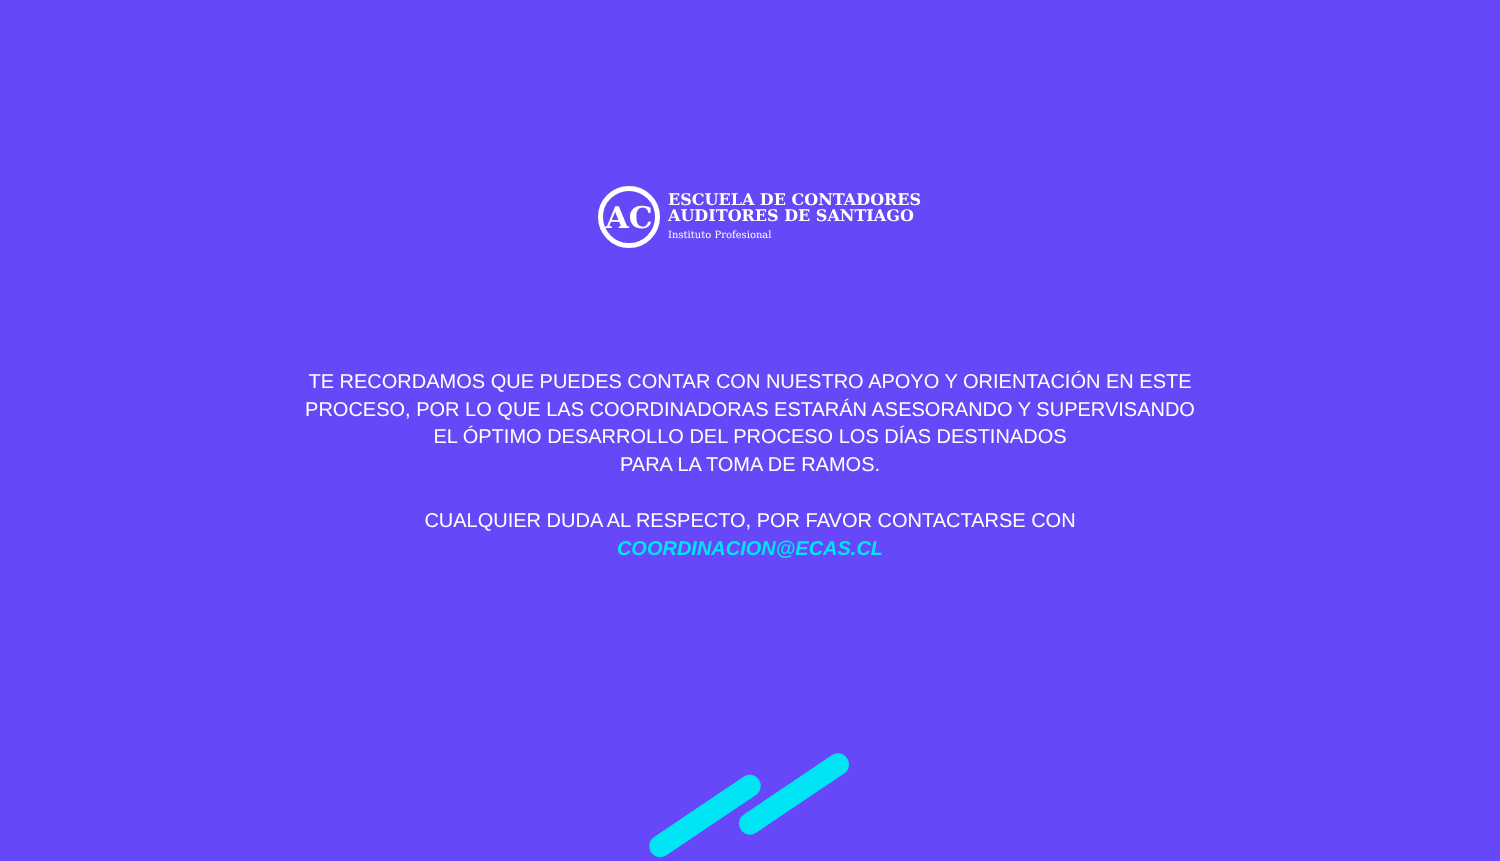AC
ESCUELA DE CONTADORES
AUDITORES DE SANTIAGO
Instituto Profesional
TE RECORDAMOS QUE PUEDES CONTAR CON NUESTRO APOYO Y ORIENTACIÓN EN ESTE
PROCESO, POR LO QUE LAS COORDINADORAS ESTARÁN ASESORANDO Y SUPERVISANDO
EL ÓPTIMO DESARROLLO DEL PROCESO LOS DÍAS DESTINADOS
PARA LA TOMA DE RAMOS.
CUALQUIER DUDA AL RESPECTO, POR FAVOR CONTACTARSE CON
COORDINACION@ECAS.CL